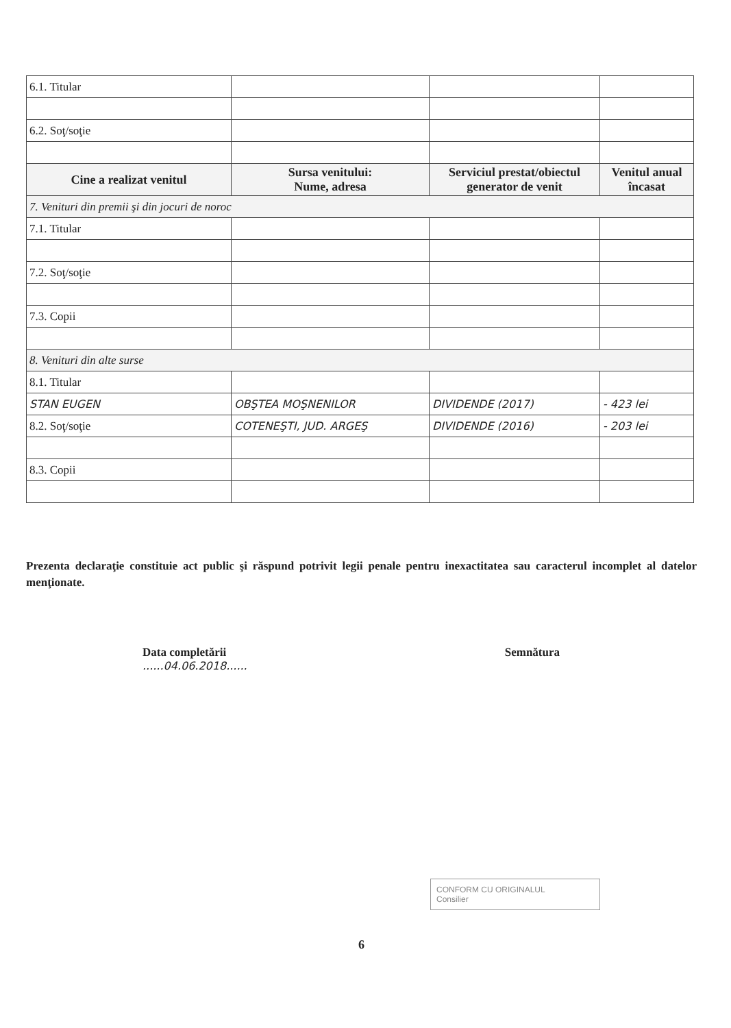| 6.1. Titular | | | |
| 6.2. Soţ/soţie | | | |
| Cine a realizat venitul | Sursa venitului: Nume, adresa | Serviciul prestat/obiectul generator de venit | Venitul anual încasat |
| 7. Venituri din premii şi din jocuri de noroc | | | |
| 7.1. Titular | | | |
| 7.2. Soţ/soţie | | | |
| 7.3. Copii | | | |
| 8. Venituri din alte surse | | | |
| 8.1. Titular | | | |
| STAN EUGEN | OBŞTEA MOŞNENILOR | DIVIDENDE (2017) | - 423 lei |
| 8.2. Soţ/soţie | COTENEŞTI, JUD. ARGEŞ | DIVIDENDE (2016) | - 203 lei |
| 8.3. Copii | | | |
Prezenta declaraţie constituie act public şi răspund potrivit legii penale pentru inexactitatea sau caracterul incomplet al datelor menţionate.
Data completării
......04.06.2018......
Semnătura
CONFORM CU ORIGINALUL
Consilier
6